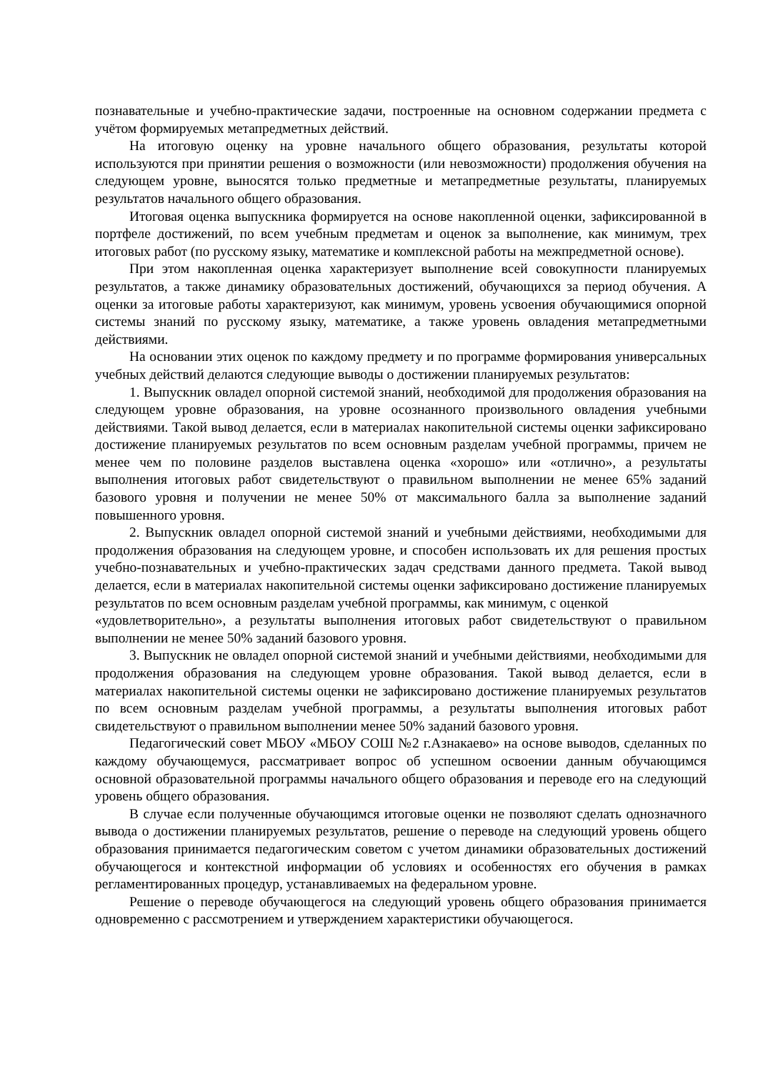познавательные и учебно-практические задачи, построенные на основном содержании предмета с учётом формируемых метапредметных действий.
На итоговую оценку на уровне начального общего образования, результаты которой используются при принятии решения о возможности (или невозможности) продолжения обучения на следующем уровне, выносятся только предметные и метапредметные результаты, планируемых результатов начального общего образования.
Итоговая оценка выпускника формируется на основе накопленной оценки, зафиксированной в портфеле достижений, по всем учебным предметам и оценок за выполнение, как минимум, трех итоговых работ (по русскому языку, математике и комплексной работы на межпредметной основе).
При этом накопленная оценка характеризует выполнение всей совокупности планируемых результатов, а также динамику образовательных достижений, обучающихся за период обучения. А оценки за итоговые работы характеризуют, как минимум, уровень усвоения обучающимися опорной системы знаний по русскому языку, математике, а также уровень овладения метапредметными действиями.
На основании этих оценок по каждому предмету и по программе формирования универсальных учебных действий делаются следующие выводы о достижении планируемых результатов:
1. Выпускник овладел опорной системой знаний, необходимой для продолжения образования на следующем уровне образования, на уровне осознанного произвольного овладения учебными действиями. Такой вывод делается, если в материалах накопительной системы оценки зафиксировано достижение планируемых результатов по всем основным разделам учебной программы, причем не менее чем по половине разделов выставлена оценка «хорошо» или «отлично», а результаты выполнения итоговых работ свидетельствуют о правильном выполнении не менее 65% заданий базового уровня и получении не менее 50% от максимального балла за выполнение заданий повышенного уровня.
2. Выпускник овладел опорной системой знаний и учебными действиями, необходимыми для продолжения образования на следующем уровне, и способен использовать их для решения простых учебно-познавательных и учебно-практических задач средствами данного предмета. Такой вывод делается, если в материалах накопительной системы оценки зафиксировано достижение планируемых результатов по всем основным разделам учебной программы, как минимум, с оценкой
«удовлетворительно», а результаты выполнения итоговых работ свидетельствуют о правильном выполнении не менее 50% заданий базового уровня.
3. Выпускник не овладел опорной системой знаний и учебными действиями, необходимыми для продолжения образования на следующем уровне образования. Такой вывод делается, если в материалах накопительной системы оценки не зафиксировано достижение планируемых результатов по всем основным разделам учебной программы, а результаты выполнения итоговых работ свидетельствуют о правильном выполнении менее 50% заданий базового уровня.
Педагогический совет МБОУ «МБОУ СОШ №2 г.Азнакаево» на основе выводов, сделанных по каждому обучающемуся, рассматривает вопрос об успешном освоении данным обучающимся основной образовательной программы начального общего образования и переводе его на следующий уровень общего образования.
В случае если полученные обучающимся итоговые оценки не позволяют сделать однозначного вывода о достижении планируемых результатов, решение о переводе на следующий уровень общего образования принимается педагогическим советом с учетом динамики образовательных достижений обучающегося и контекстной информации об условиях и особенностях его обучения в рамках регламентированных процедур, устанавливаемых на федеральном уровне.
Решение о переводе обучающегося на следующий уровень общего образования принимается одновременно с рассмотрением и утверждением характеристики обучающегося.